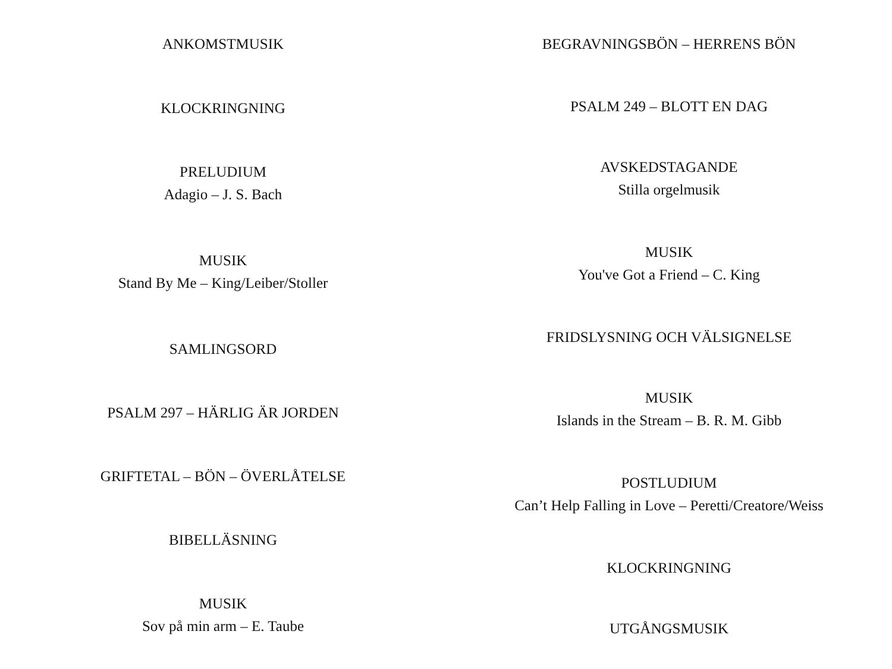ANKOMSTMUSIK
KLOCKRINGNING
PRELUDIUM
Adagio – J. S. Bach
MUSIK
Stand By Me – King/Leiber/Stoller
SAMLINGSORD
PSALM 297 – HÄRLIG ÄR JORDEN
GRIFTETAL – BÖN – ÖVERLÅTELSE
BIBELLÄSNING
MUSIK
Sov på min arm – E. Taube
BEGRAVNINGSBÖN – HERRENS BÖN
PSALM 249 – BLOTT EN DAG
AVSKEDSTAGANDE
Stilla orgelmusik
MUSIK
You've Got a Friend – C. King
FRIDSLYSNING OCH VÄLSIGNELSE
MUSIK
Islands in the Stream – B. R. M. Gibb
POSTLUDIUM
Can’t Help Falling in Love – Peretti/Creatore/Weiss
KLOCKRINGNING
UTGÅNGSMUSIK